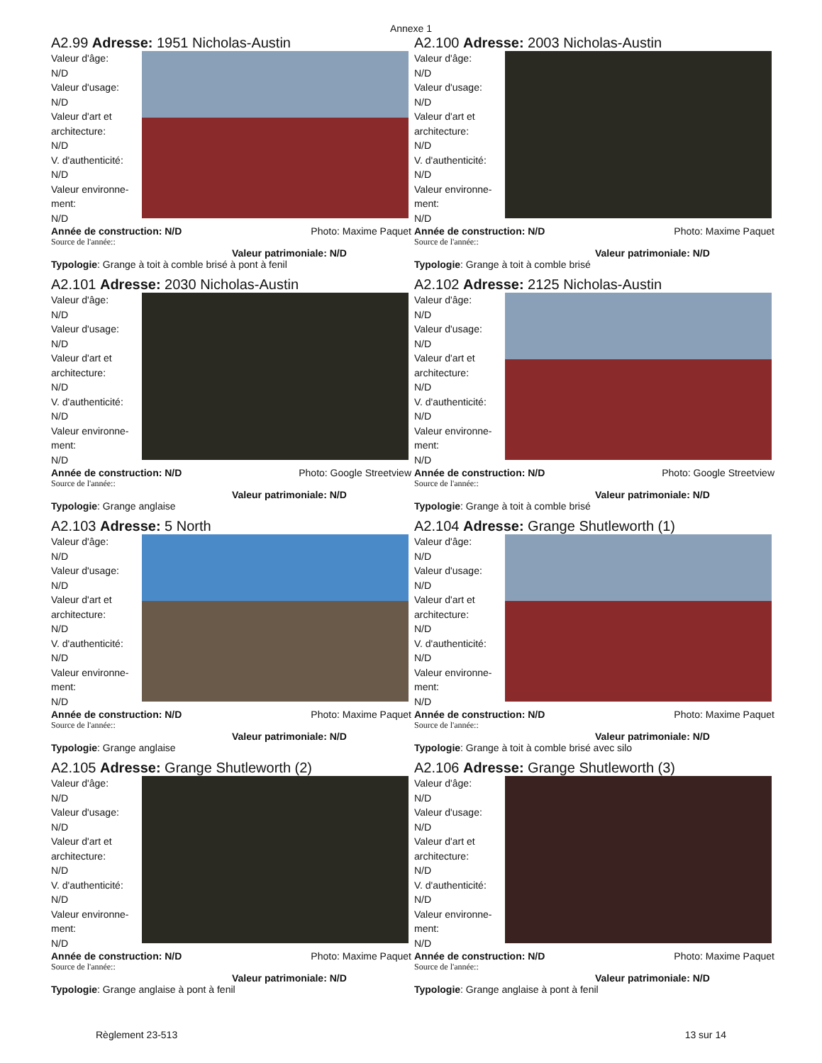Annexe 1
A2.99 Adresse: 1951 Nicholas-Austin
Valeur d'âge:
N/D
Valeur d'usage:
N/D
Valeur d'art et architecture:
N/D
V. d'authenticité:
N/D
Valeur environne-ment:
N/D
Année de construction: N/D Photo: Maxime Paquet
Source de l'année::
Valeur patrimoniale: N/D
Typologie: Grange à toit à comble brisé à pont à fenil
A2.100 Adresse: 2003 Nicholas-Austin
Valeur d'âge:
N/D
Valeur d'usage:
N/D
Valeur d'art et architecture:
N/D
V. d'authenticité:
N/D
Valeur environne-ment:
N/D
Année de construction: N/D Photo: Maxime Paquet
Source de l'année::
Valeur patrimoniale: N/D
Typologie: Grange à toit à comble brisé
A2.101 Adresse: 2030 Nicholas-Austin
Valeur d'âge:
N/D
Valeur d'usage:
N/D
Valeur d'art et architecture:
N/D
V. d'authenticité:
N/D
Valeur environne-ment:
N/D
Année de construction: N/D Photo: Google Streetview
Source de l'année::
Valeur patrimoniale: N/D
Typologie: Grange anglaise
A2.102 Adresse: 2125 Nicholas-Austin
Valeur d'âge:
N/D
Valeur d'usage:
N/D
Valeur d'art et architecture:
N/D
V. d'authenticité:
N/D
Valeur environne-ment:
N/D
Année de construction: N/D Photo: Google Streetview
Source de l'année::
Valeur patrimoniale: N/D
Typologie: Grange à toit à comble brisé
A2.103 Adresse: 5 North
Valeur d'âge:
N/D
Valeur d'usage:
N/D
Valeur d'art et architecture:
N/D
V. d'authenticité:
N/D
Valeur environne-ment:
N/D
Année de construction: N/D Photo: Maxime Paquet
Source de l'année::
Valeur patrimoniale: N/D
Typologie: Grange anglaise
A2.104 Adresse: Grange Shutleworth (1)
Valeur d'âge:
N/D
Valeur d'usage:
N/D
Valeur d'art et architecture:
N/D
V. d'authenticité:
N/D
Valeur environne-ment:
N/D
Année de construction: N/D Photo: Maxime Paquet
Source de l'année::
Valeur patrimoniale: N/D
Typologie: Grange à toit à comble brisé avec silo
A2.105 Adresse: Grange Shutleworth (2)
Valeur d'âge:
N/D
Valeur d'usage:
N/D
Valeur d'art et architecture:
N/D
V. d'authenticité:
N/D
Valeur environne-ment:
N/D
Année de construction: N/D Photo: Maxime Paquet
Source de l'année::
Valeur patrimoniale: N/D
Typologie: Grange anglaise à pont à fenil
A2.106 Adresse: Grange Shutleworth (3)
Valeur d'âge:
N/D
Valeur d'usage:
N/D
Valeur d'art et architecture:
N/D
V. d'authenticité:
N/D
Valeur environne-ment:
N/D
Année de construction: N/D Photo: Maxime Paquet
Source de l'année::
Valeur patrimoniale: N/D
Typologie: Grange anglaise à pont à fenil
Règlement 23-513 13 sur 14